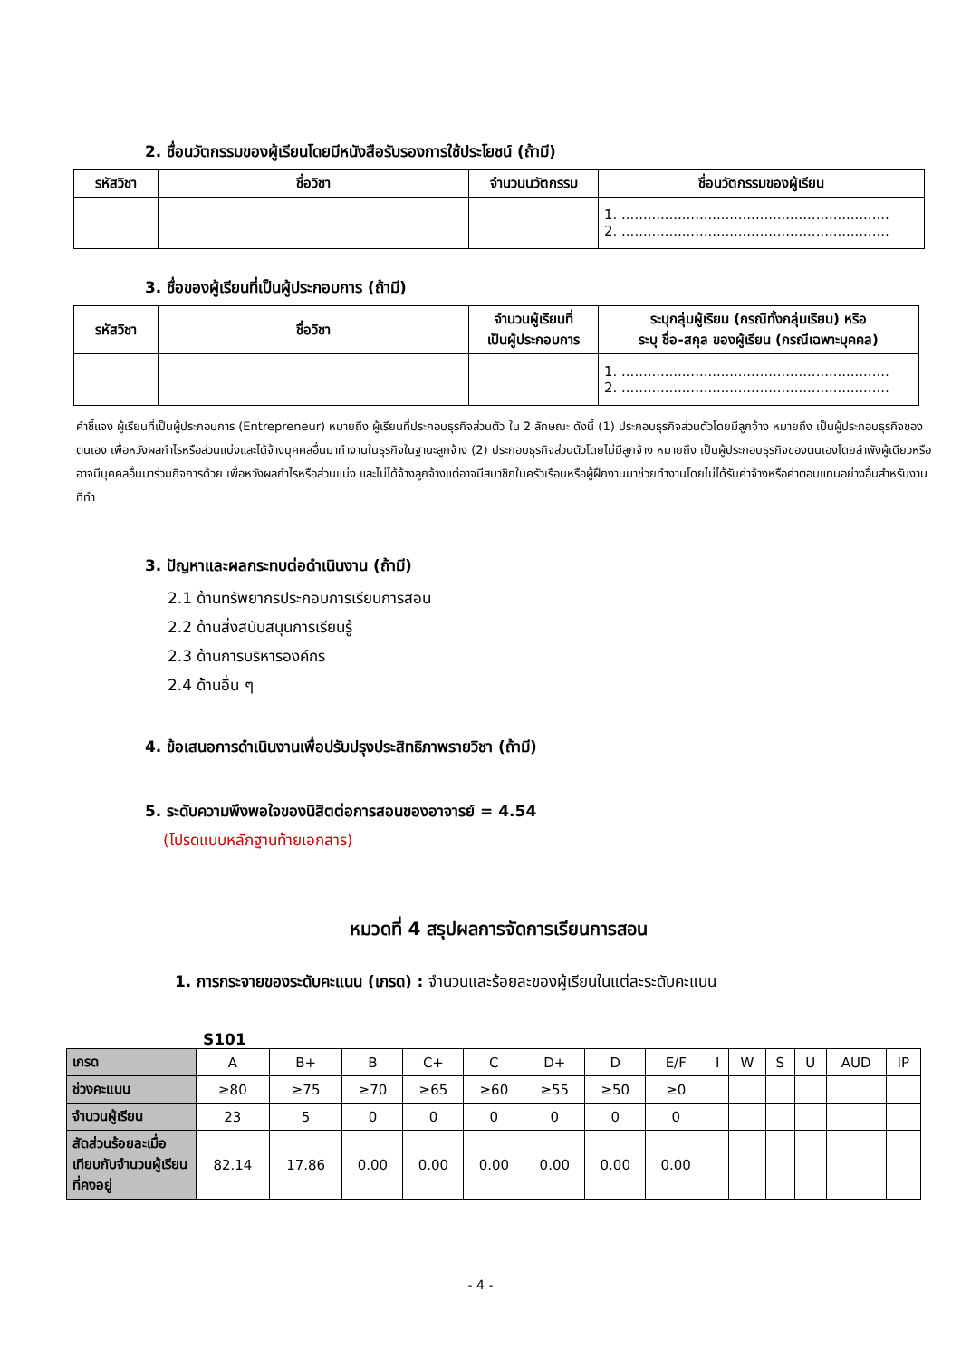2. ชื่อนวัตกรรมของผู้เรียนโดยมีหนังสือรับรองการใช้ประโยชน์ (ถ้ามี)
| รหัสวิชา | ชื่อวิชา | จำนวนนวัตกรรม | ชื่อนวัตกรรมของผู้เรียน |
| --- | --- | --- | --- |
| | | | 1. .............................................................. 2. .............................................................. |
3. ชื่อของผู้เรียนที่เป็นผู้ประกอบการ (ถ้ามี)
| รหัสวิชา | ชื่อวิชา | จำนวนผู้เรียนที่ เป็นผู้ประกอบการ | ระบุกลุ่มผู้เรียน (กรณีทั้งกลุ่มเรียน) หรือ ระบุ ชื่อ-สกุล ของผู้เรียน (กรณีเฉพาะบุคคล) |
| --- | --- | --- | --- |
| | | | 1. .............................................................. 2. .............................................................. |
คำชี้แจง ผู้เรียนที่เป็นผู้ประกอบการ (Entrepreneur) หมายถึง ผู้เรียนที่ประกอบธุรกิจส่วนตัว ใน 2 ลักษณะ ดังนี้ (1) ประกอบธุรกิจส่วนตัวโดยมีลูกจ้าง หมายถึง เป็นผู้ประกอบธุรกิจของตนเอง เพื่อหวังผลกำไรหรือส่วนแบ่งและได้จ้างบุคคลอื่นมาทำงานในธุรกิจในฐานะลูกจ้าง (2) ประกอบธุรกิจส่วนตัวโดยไม่มีลูกจ้าง หมายถึง เป็นผู้ประกอบธุรกิจของตนเองโดยลำพังผู้เดียวหรืออาจมีบุคคลอื่นมาร่วมกิจการด้วย เพื่อหวังผลกำไรหรือส่วนแบ่ง และไม่ได้จ้างลูกจ้างแต่อาจมีสมาชิกในครัวเรือนหรือผู้ฝึกงานมาช่วยทำงานโดยไม่ได้รับค่าจ้างหรือค่าตอบแทนอย่างอื่นสำหรับงานที่ทำ
3. ปัญหาและผลกระทบต่อดำเนินงาน (ถ้ามี)
2.1 ด้านทรัพยากรประกอบการเรียนการสอน
2.2 ด้านสิ่งสนับสนุนการเรียนรู้
2.3 ด้านการบริหารองค์กร
2.4 ด้านอื่น ๆ
4. ข้อเสนอการดำเนินงานเพื่อปรับปรุงประสิทธิภาพรายวิชา (ถ้ามี)
5. ระดับความพึงพอใจของนิสิตต่อการสอนของอาจารย์ = 4.54
(โปรดแนบหลักฐานท้ายเอกสาร)
หมวดที่ 4 สรุปผลการจัดการเรียนการสอน
1. การกระจายของระดับคะแนน (เกรด) : จำนวนและร้อยละของผู้เรียนในแต่ละระดับคะแนน
S101
| เกรด | A | B+ | B | C+ | C | D+ | D | E/F | I | W | S | U | AUD | IP |
| ช่วงคะแนน | ≥80 | ≥75 | ≥70 | ≥65 | ≥60 | ≥55 | ≥50 | ≥0 | | | | | | |
| จำนวนผู้เรียน | 23 | 5 | 0 | 0 | 0 | 0 | 0 | 0 | | | | | | |
| สัดส่วนร้อยละเมื่อเทียบกับจำนวนผู้เรียนที่คงอยู่ | 82.14 | 17.86 | 0.00 | 0.00 | 0.00 | 0.00 | 0.00 | 0.00 | | | | | | |
- 4 -